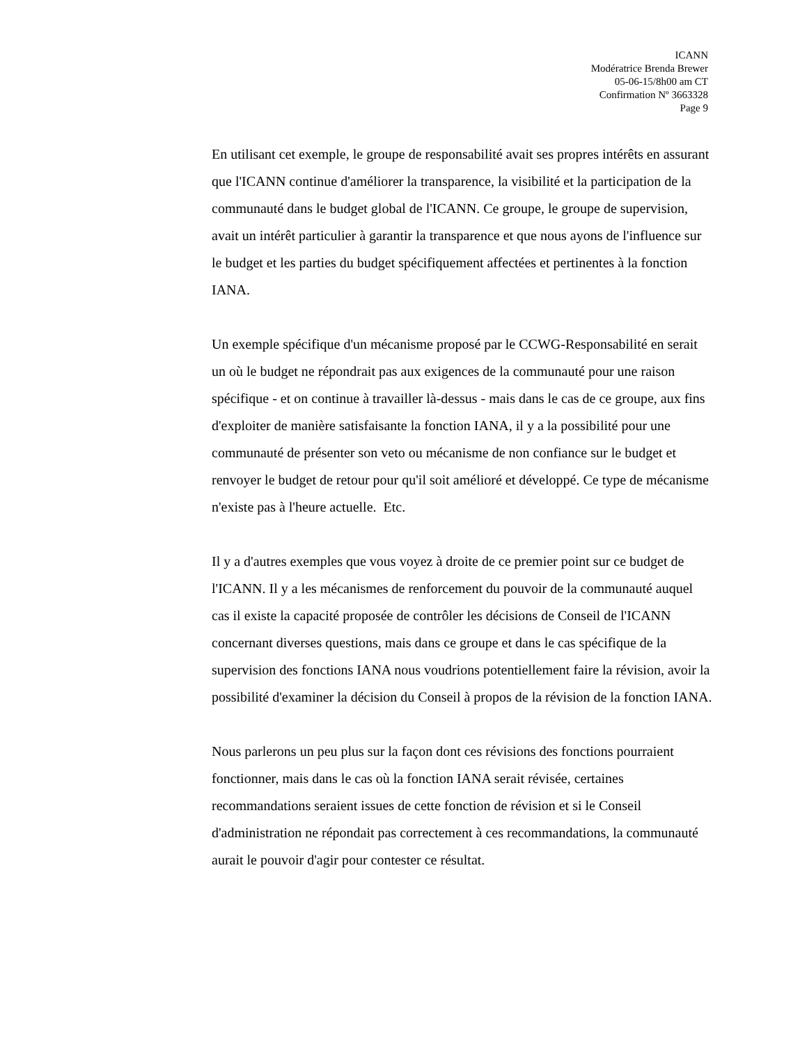ICANN
Modératrice Brenda Brewer
05-06-15/8h00 am CT
Confirmation Nº 3663328
Page 9
En utilisant cet exemple, le groupe de responsabilité avait ses propres intérêts en assurant que l'ICANN continue d'améliorer la transparence, la visibilité et la participation de la communauté dans le budget global de l'ICANN. Ce groupe, le groupe de supervision, avait un intérêt particulier à garantir la transparence et que nous ayons de l'influence sur le budget et les parties du budget spécifiquement affectées et pertinentes à la fonction IANA.
Un exemple spécifique d'un mécanisme proposé par le CCWG-Responsabilité en serait un où le budget ne répondrait pas aux exigences de la communauté pour une raison spécifique - et on continue à travailler là-dessus - mais dans le cas de ce groupe, aux fins d'exploiter de manière satisfaisante la fonction IANA, il y a la possibilité pour une communauté de présenter son veto ou mécanisme de non confiance sur le budget et renvoyer le budget de retour pour qu'il soit amélioré et développé. Ce type de mécanisme n'existe pas à l'heure actuelle. Etc.
Il y a d'autres exemples que vous voyez à droite de ce premier point sur ce budget de l'ICANN. Il y a les mécanismes de renforcement du pouvoir de la communauté auquel cas il existe la capacité proposée de contrôler les décisions de Conseil de l'ICANN concernant diverses questions, mais dans ce groupe et dans le cas spécifique de la supervision des fonctions IANA nous voudrions potentiellement faire la révision, avoir la possibilité d'examiner la décision du Conseil à propos de la révision de la fonction IANA.
Nous parlerons un peu plus sur la façon dont ces révisions des fonctions pourraient fonctionner, mais dans le cas où la fonction IANA serait révisée, certaines recommandations seraient issues de cette fonction de révision et si le Conseil d'administration ne répondait pas correctement à ces recommandations, la communauté aurait le pouvoir d'agir pour contester ce résultat.